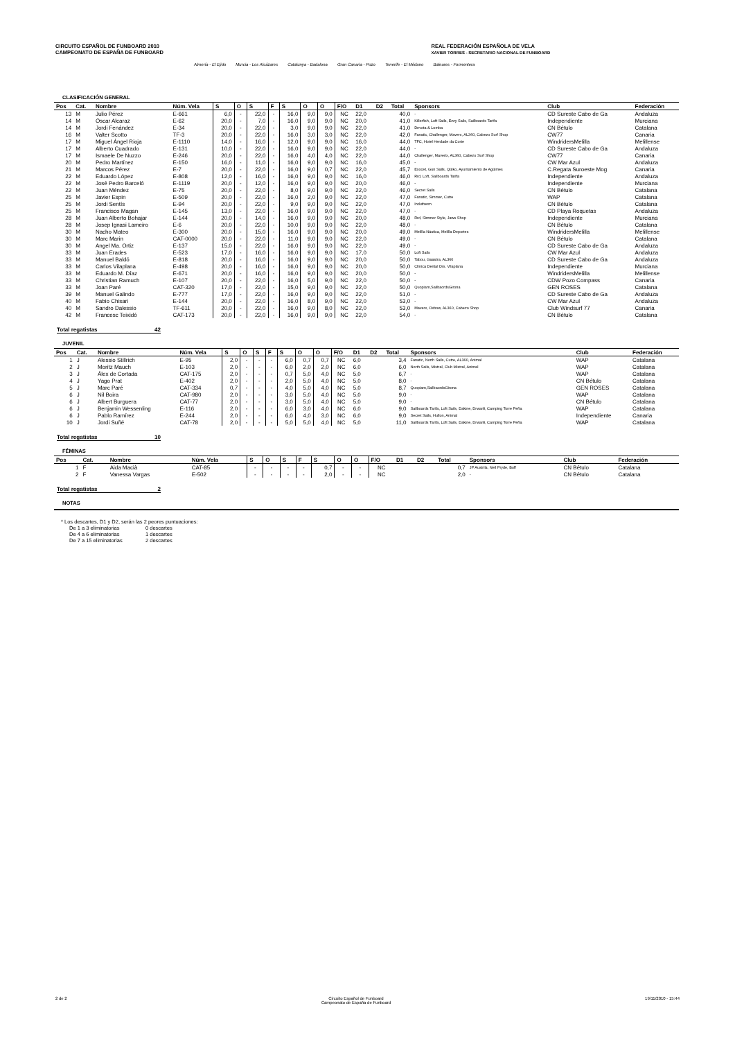CIRCUITO ESPAÑOL DE FUNBOARD 2010
CAMPEONATO DE ESPAÑA DE FUNBOARD
REAL FEDERACIÓN ESPAÑOLA DE VELA
XAVIER TORRES - SECRETARIO NACIONAL DE FUNBOARD
Almería - El Ejido Murcia - Los Alcázares Catalunya - Badalona Gran Canaria - Pozo Tenerife - El Médano Baleares - Formentera
CLASIFICACIÓN GENERAL
| Pos | Cat. | Nombre | Núm. Vela | S | O | S | F | S | O | O | F/O | D1 | D2 | Total | Sponsors | Club | Federación |
| --- | --- | --- | --- | --- | --- | --- | --- | --- | --- | --- | --- | --- | --- | --- | --- | --- | --- |
| 13 | M | Julio Pérez | E-661 | 6,0 | - | 22,0 | - | 16,0 | 9,0 | 9,0 | NC | 22,0 | | 40,0 | - | CD Sureste Cabo de Ga | Andaluza |
| 14 | M | Óscar Alcaraz | E-62 | 20,0 | - | 7,0 | - | 16,0 | 9,0 | 9,0 | NC | 20,0 | | 41,0 | Killerfish, Loft Sails, Ezzy Sails, Sailboards Tarifa | Independiente | Murciana |
| 14 | M | Jordi Fenández | E-34 | 20,0 | - | 22,0 | - | 3,0 | 9,0 | 9,0 | NC | 22,0 | | 41,0 | Devota & Lomba | CN Bétulo | Catalana |
| 16 | M | Valter Scotto | TF-3 | 20,0 | - | 22,0 | - | 16,0 | 3,0 | 3,0 | NC | 22,0 | | 42,0 | Fanatic, Challenger, Maverx, AL360, Cabezo Surf Shop | CW77 | Canaria |
| 17 | M | Miguel Ángel Rioja | E-1110 | 14,0 | - | 16,0 | - | 12,0 | 9,0 | 9,0 | NC | 16,0 | | 44,0 | TFC, Hotel Herdade da Corte | WindridersMelilla | Melillense |
| 17 | M | Alberto Cuadrado | E-131 | 10,0 | - | 22,0 | - | 16,0 | 9,0 | 9,0 | NC | 22,0 | | 44,0 | - | CD Sureste Cabo de Ga | Andaluza |
| 17 | M | Ismaele De Nuzzo | E-246 | 20,0 | - | 22,0 | - | 16,0 | 4,0 | 4,0 | NC | 22,0 | | 44,0 | Challenger, Maverix, AL360, Cabezo Surf Shop | CW77 | Canaria |
| 20 | M | Pedro Martínez | E-150 | 16,0 | - | 11,0 | - | 16,0 | 9,0 | 9,0 | NC | 16,0 | | 45,0 | - | CW Mar Azul | Andaluza |
| 21 | M | Marcos Pérez | E-7 | 20,0 | - | 22,0 | - | 16,0 | 9,0 | 0,7 | NC | 22,0 | | 45,7 | Exocet, Gun Sails, Qüiko, Ayuntamiento de Agüimes | C.Regata Suroeste Mog | Canaria |
| 22 | M | Eduardo López | E-808 | 12,0 | - | 16,0 | - | 16,0 | 9,0 | 9,0 | NC | 16,0 | | 46,0 | Rrd, Loft, Sailboards Tarifa | Independiente | Andaluza |
| 22 | M | José Pedro Barceló | E-1119 | 20,0 | - | 12,0 | - | 16,0 | 9,0 | 9,0 | NC | 20,0 | | 46,0 | - | Independiente | Murciana |
| 22 | M | Juan Méndez | E-75 | 20,0 | - | 22,0 | - | 8,0 | 9,0 | 9,0 | NC | 22,0 | | 46,0 | Secret Sails | CN Bétulo | Catalana |
| 25 | M | Javier Espin | E-509 | 20,0 | - | 22,0 | - | 16,0 | 2,0 | 9,0 | NC | 22,0 | | 47,0 | Fanatic, Simmer, Cutre | WAP | Catalana |
| 25 | M | Jordi Sentís | E-94 | 20,0 | - | 22,0 | - | 9,0 | 9,0 | 9,0 | NC | 22,0 | | 47,0 | Indutherm | CN Bétulo | Catalana |
| 25 | M | Francisco Magan | E-145 | 13,0 | - | 22,0 | - | 16,0 | 9,0 | 9,0 | NC | 22,0 | | 47,0 | - | CD Playa Roquetas | Andaluza |
| 28 | M | Juan Alberto Bohajar | E-144 | 20,0 | - | 14,0 | - | 16,0 | 9,0 | 9,0 | NC | 20,0 | | 48,0 | Rrd, Simmer Style, Jaws Shop | Independiente | Murciana |
| 28 | M | Josep Ignasi Lameiro | E-6 | 20,0 | - | 22,0 | - | 10,0 | 9,0 | 9,0 | NC | 22,0 | | 48,0 | - | CN Bétulo | Catalana |
| 30 | M | Nacho Mateo | E-300 | 20,0 | - | 15,0 | - | 16,0 | 9,0 | 9,0 | NC | 20,0 | | 49,0 | Melilla Náutica, Melilla Deportes | WindridersMelilla | Melillense |
| 30 | M | Marc Marin | CAT-0000 | 20,0 | - | 22,0 | - | 11,0 | 9,0 | 9,0 | NC | 22,0 | | 49,0 | - | CN Bétulo | Catalana |
| 30 | M | Angel Ma. Ortiz | E-137 | 15,0 | - | 22,0 | - | 16,0 | 9,0 | 9,0 | NC | 22,0 | | 49,0 | - | CD Sureste Cabo de Ga | Andaluza |
| 33 | M | Juan Erades | E-523 | 17,0 | - | 16,0 | - | 16,0 | 9,0 | 9,0 | NC | 17,0 | | 50,0 | Loft Sails | CW Mar Azul | Andaluza |
| 33 | M | Manuel Baldó | E-818 | 20,0 | - | 16,0 | - | 16,0 | 9,0 | 9,0 | NC | 20,0 | | 50,0 | Tabou, Gaastra, AL360 | CD Sureste Cabo de Ga | Andaluza |
| 33 | M | Carlos Vilaplana | E-498 | 20,0 | - | 16,0 | - | 16,0 | 9,0 | 9,0 | NC | 20,0 | | 50,0 | Clínica Dental Drs. Vilaplana | Independiente | Murciana |
| 33 | M | Eduardo M. Díaz | E-671 | 20,0 | - | 16,0 | - | 16,0 | 9,0 | 9,0 | NC | 20,0 | | 50,0 | - | WindridersMelilla | Melillense |
| 33 | M | Christian Ramuch | E-107 | 20,0 | - | 22,0 | - | 16,0 | 5,0 | 9,0 | NC | 22,0 | | 50,0 | - | CDW Pozo Compass | Canaria |
| 33 | M | Joan Paré | CAT-320 | 17,0 | - | 22,0 | - | 15,0 | 9,0 | 9,0 | NC | 22,0 | | 50,0 | Quopiam,SailbaordsGirona | GEN ROSES | Catalana |
| 39 | M | Manuel Galindo | E-777 | 17,0 | - | 22,0 | - | 16,0 | 9,0 | 9,0 | NC | 22,0 | | 51,0 | - | CD Sureste Cabo de Ga | Andaluza |
| 40 | M | Fabio Chisari | E-144 | 20,0 | - | 22,0 | - | 16,0 | 8,0 | 9,0 | NC | 22,0 | | 53,0 | - | CW Mar Azul | Andaluza |
| 40 | M | Sandro Dalessio | TF-611 | 20,0 | - | 22,0 | - | 16,0 | 9,0 | 8,0 | NC | 22,0 | | 53,0 | Maverx, Oxbow, AL360, Cabezo Shop | Club Windsurf 77 | Canaria |
| 42 | M | Francesc Teixidó | CAT-173 | 20,0 | - | 22,0 | - | 16,0 | 9,0 | 9,0 | NC | 22,0 | | 54,0 | - | CN Bétulo | Catalana |
Total regatistas 42
JUVENIL
| Pos | Cat. | Nombre | Núm. Vela | S | O | S | F | S | O | O | F/O | D1 | D2 | Total | Sponsors | Club | Federación |
| --- | --- | --- | --- | --- | --- | --- | --- | --- | --- | --- | --- | --- | --- | --- | --- | --- | --- |
| 1 | J | Alessio Stillrich | E-95 | 2,0 | - | - | - | 6,0 | 0,7 | 0,7 | NC | 6,0 | | 3,4 | Fanatic, North Sails, Cutre, AL360, Animal | WAP | Catalana |
| 2 | J | Moritz Mauch | E-103 | 2,0 | - | - | - | 6,0 | 2,0 | 2,0 | NC | 6,0 | | 6,0 | North Sails, Mistral, Club Mistral, Animal | WAP | Catalana |
| 3 | J | Álex de Cortada | CAT-175 | 2,0 | - | - | - | 0,7 | 5,0 | 4,0 | NC | 5,0 | | 6,7 | - | WAP | Catalana |
| 4 | J | Yago Prat | E-402 | 2,0 | - | - | - | 2,0 | 5,0 | 4,0 | NC | 5,0 | | 8,0 | - | CN Bétulo | Catalana |
| 5 | J | Marc Paré | CAT-334 | 0,7 | - | - | - | 4,0 | 5,0 | 4,0 | NC | 5,0 | | 8,7 | Quopiam,SailbaordsGirona | GEN ROSES | Catalana |
| 6 | J | Nil Boira | CAT-980 | 2,0 | - | - | - | 3,0 | 5,0 | 4,0 | NC | 5,0 | | 9,0 | - | WAP | Catalana |
| 6 | J | Albert Burguera | CAT-77 | 2,0 | - | - | - | 3,0 | 5,0 | 4,0 | NC | 5,0 | | 9,0 | - | CN Bétulo | Catalana |
| 6 | J | Benjamin Wessenling | E-116 | 2,0 | - | - | - | 6,0 | 3,0 | 4,0 | NC | 6,0 | | 9,0 | Sailboards Tarifa, Loft Sails, Dakine, Drwar8, Camping Torre Peña | WAP | Catalana |
| 6 | J | Pablo Ramírez | E-244 | 2,0 | - | - | - | 6,0 | 4,0 | 3,0 | NC | 6,0 | | 9,0 | Secret Sails, Hullon, Animal | Independiente | Canaria |
| 10 | J | Jordi Suñé | CAT-78 | 2,0 | - | - | - | 5,0 | 5,0 | 4,0 | NC | 5,0 | | 11,0 | Sailboards Tarifa, Loft Sails, Dakine, Drwar8, Camping Torre Peña | WAP | Catalana |
Total regatistas 10
FÉMINAS
| Pos | Cat. | Nombre | Núm. Vela | S | O | S | F | S | O | O | F/O | D1 | D2 | Total | Sponsors | Club | Federación |
| --- | --- | --- | --- | --- | --- | --- | --- | --- | --- | --- | --- | --- | --- | --- | --- | --- | --- |
| 1 | F | Aida Macià | CAT-85 | - | - | - | - | 0,7 | - | - | NC | | | 0,7 | JP Austrila, Neil Pryde, Buff | CN Bétulo | Catalana |
| 2 | F | Vanessa Vargas | E-502 | - | - | - | - | 2,0 | - | - | NC | | | 2,0 | - | CN Bétulo | Catalana |
Total regatistas 2
NOTAS
* Los descartes, D1 y D2, serán las 2 peores puntuaciones:
De 1 a 3 eliminatorias 0 descartes De 4 a 6 eliminatorias 1 descartes De 7 a 15 eliminatorias 2 descartes
2 de 2 Circuito Español de Funboard
Campeonato de España de Funboard 19/11/2010 - 15:44